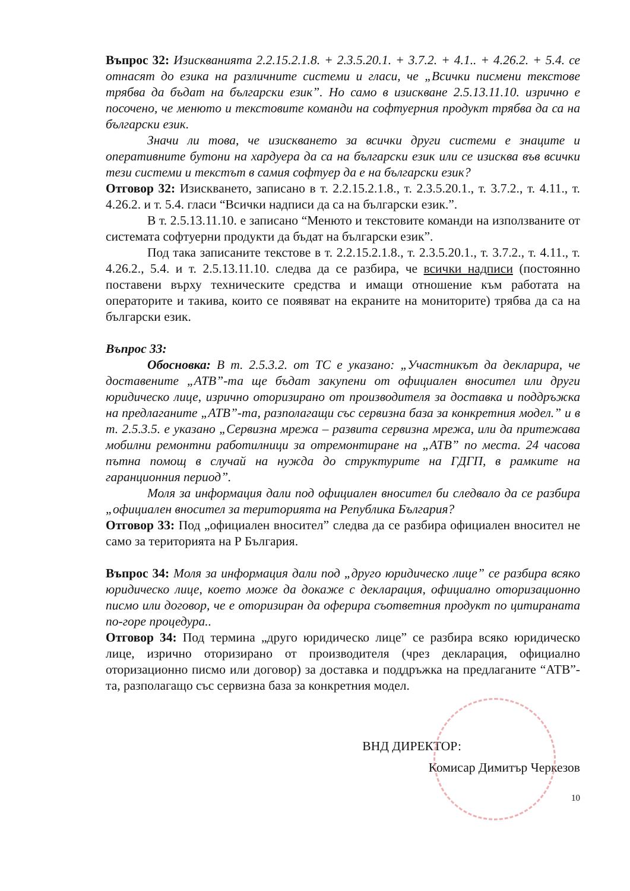Въпрос 32: Изискванията 2.2.15.2.1.8. + 2.3.5.20.1. + 3.7.2. + 4.1.. + 4.26.2. + 5.4. се отнасят до езика на различните системи и гласи, че „Всички писмени текстове трябва да бъдат на български език”. Но само в изискване 2.5.13.11.10. изрично е посочено, че менюто и текстовите команди на софтуерния продукт трябва да са на български език.
Значи ли това, че изискването за всички други системи е знаците и оперативните бутони на хардуера да са на български език или се изисква във всички тези системи и текстът в самия софтуер да е на български език?
Отговор 32: Изискването, записано в т. 2.2.15.2.1.8., т. 2.3.5.20.1., т. 3.7.2., т. 4.11., т. 4.26.2. и т. 5.4. гласи “Всички надписи да са на български език.”.
В т. 2.5.13.11.10. е записано “Менюто и текстовите команди на използваните от системата софтуерни продукти да бъдат на български език”.
Под така записаните текстове в т. 2.2.15.2.1.8., т. 2.3.5.20.1., т. 3.7.2., т. 4.11., т. 4.26.2., 5.4. и т. 2.5.13.11.10. следва да се разбира, че всички надписи (постоянно поставени върху техническите средства и имащи отношение към работата на операторите и такива, които се появяват на екраните на мониторите) трябва да са на български език.
Въпрос 33:
Обосновка: В т. 2.5.3.2. от ТС е указано: „Участникът да декларира, че доставените „АТВ”-та ще бъдат закупени от официален вносител или други юридическо лице, изрично оторизирано от производителя за доставка и поддръжка на предлаганите „АТВ”-та, разполагащи със сервизна база за конкретния модел.” и в т. 2.5.3.5. е указано „Сервизна мрежа – развита сервизна мрежа, или да притежава мобилни ремонтни работилници за отремонтиране на „АТВ” по места. 24 часова пътна помощ в случай на нужда до структурите на ГДГП, в рамките на гаранционния период”.
Моля за информация дали под официален вносител би следвало да се разбира „официален вносител за територията на Република България?
Отговор 33: Под „официален вносител” следва да се разбира официален вносител не само за територията на Р България.
Въпрос 34: Моля за информация дали под „друго юридическо лице” се разбира всяко юридическо лице, което може да докаже с декларация, официално оторизационно писмо или договор, че е оторизиран да оферира съответния продукт по цитираната по-горе процедура..
Отговор 34: Под термина „друго юридическо лице” се разбира всяко юридическо лице, изрично оторизирано от производителя (чрез декларация, официално оторизационно писмо или договор) за доставка и поддръжка на предлаганите “АТВ”-та, разполагащо със сервизна база за конкретния модел.
ВНД ДИРЕКТОР:
Комисар Димитър Черкезов
10